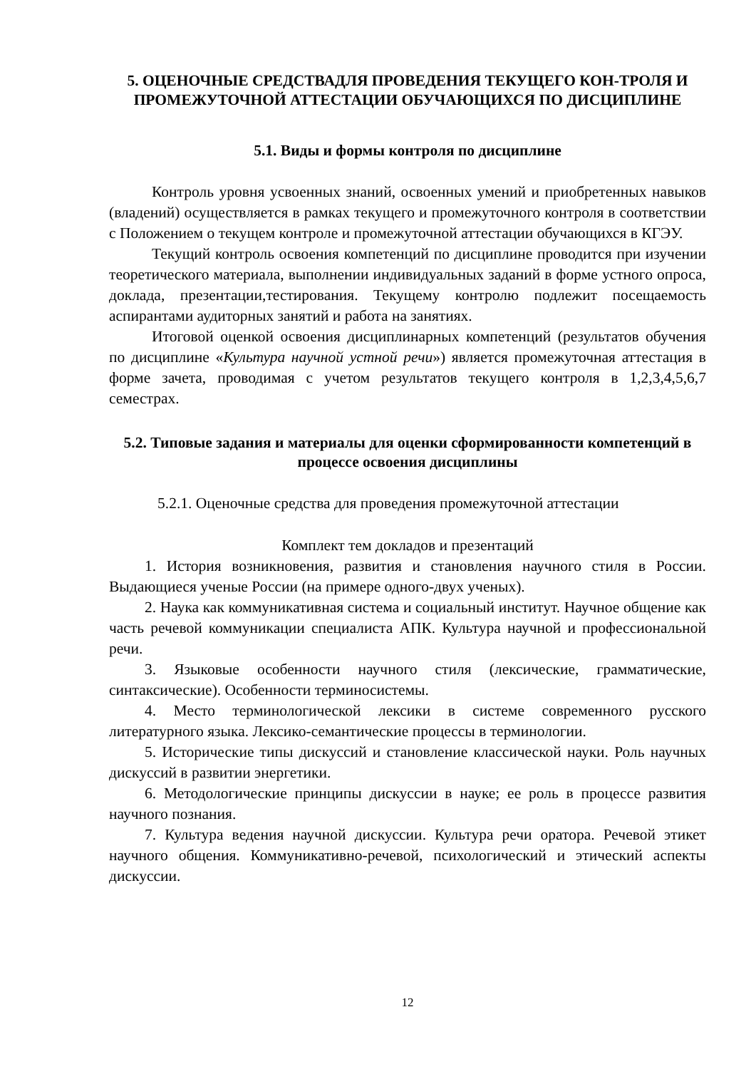5. ОЦЕНОЧНЫЕ СРЕДСТВАДЛЯ ПРОВЕДЕНИЯ ТЕКУЩЕГО КОН-ТРОЛЯ И ПРОМЕЖУТОЧНОЙ АТТЕСТАЦИИ ОБУЧАЮЩИХСЯ ПО ДИСЦИПЛИНЕ
5.1. Виды и формы контроля по дисциплине
Контроль уровня усвоенных знаний, освоенных умений и приобретенных навыков (владений) осуществляется в рамках текущего и промежуточного контроля в соответствии с Положением о текущем контроле и промежуточной аттестации обучающихся в КГЭУ.
Текущий контроль освоения компетенций по дисциплине проводится при изучении теоретического материала, выполнении индивидуальных заданий в форме устного опроса, доклада, презентации,тестирования. Текущему контролю подлежит посещаемость аспирантами аудиторных занятий и работа на занятиях.
Итоговой оценкой освоения дисциплинарных компетенций (результатов обучения по дисциплине «Культура научной устной речи») является промежуточная аттестация в форме зачета, проводимая с учетом результатов текущего контроля в 1,2,3,4,5,6,7 семестрах.
5.2. Типовые задания и материалы для оценки сформированности компетенций в процессе освоения дисциплины
5.2.1. Оценочные средства для проведения промежуточной аттестации
Комплект тем докладов и презентаций
1. История возникновения, развития и становления научного стиля в России. Выдающиеся ученые России (на примере одного-двух ученых).
2. Наука как коммуникативная система и социальный институт. Научное общение как часть речевой коммуникации специалиста АПК. Культура научной и профессиональной речи.
3. Языковые особенности научного стиля (лексические, грамматические, синтаксические). Особенности терминосистемы.
4. Место терминологической лексики в системе современного русского литературного языка. Лексико-семантические процессы в терминологии.
5. Исторические типы дискуссий и становление классической науки. Роль научных дискуссий в развитии энергетики.
6. Методологические принципы дискуссии в науке; ее роль в процессе развития научного познания.
7. Культура ведения научной дискуссии. Культура речи оратора. Речевой этикет научного общения. Коммуникативно-речевой, психологический и этический аспекты дискуссии.
12